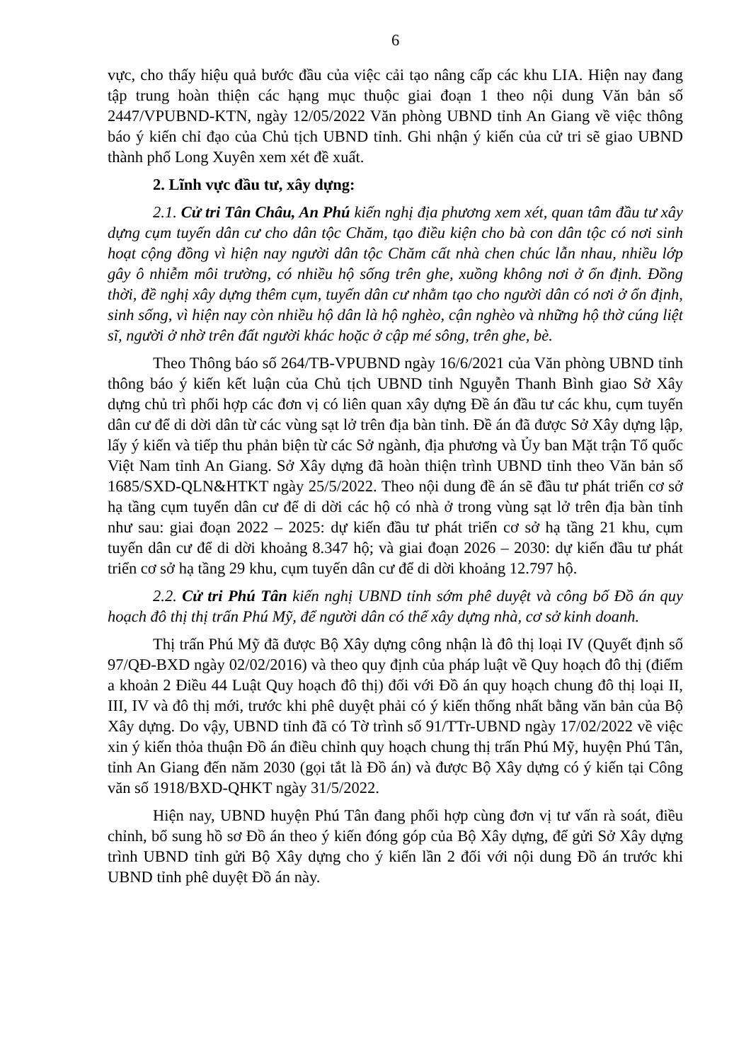6
vực, cho thấy hiệu quả bước đầu của việc cải tạo nâng cấp các khu LIA. Hiện nay đang tập trung hoàn thiện các hạng mục thuộc giai đoạn 1 theo nội dung Văn bản số 2447/VPUBND-KTN, ngày 12/05/2022 Văn phòng UBND tỉnh An Giang về việc thông báo ý kiến chỉ đạo của Chủ tịch UBND tỉnh. Ghi nhận ý kiến của cử tri sẽ giao UBND thành phố Long Xuyên xem xét đề xuất.
2. Lĩnh vực đầu tư, xây dựng:
2.1. Cử tri Tân Châu, An Phú kiến nghị địa phương xem xét, quan tâm đầu tư xây dựng cụm tuyến dân cư cho dân tộc Chăm, tạo điều kiện cho bà con dân tộc có nơi sinh hoạt cộng đồng vì hiện nay người dân tộc Chăm cất nhà chen chúc lẫn nhau, nhiều lớp gây ô nhiễm môi trường, có nhiều hộ sống trên ghe, xuồng không nơi ở ổn định. Đồng thời, đề nghị xây dựng thêm cụm, tuyến dân cư nhằm tạo cho người dân có nơi ở ổn định, sinh sống, vì hiện nay còn nhiều hộ dân là hộ nghèo, cận nghèo và những hộ thờ cúng liệt sĩ, người ở nhờ trên đất người khác hoặc ở cập mé sông, trên ghe, bè.
Theo Thông báo số 264/TB-VPUBND ngày 16/6/2021 của Văn phòng UBND tỉnh thông báo ý kiến kết luận của Chủ tịch UBND tỉnh Nguyễn Thanh Bình giao Sở Xây dựng chủ trì phối hợp các đơn vị có liên quan xây dựng Đề án đầu tư các khu, cụm tuyến dân cư để di dời dân từ các vùng sạt lở trên địa bàn tỉnh. Đề án đã được Sở Xây dựng lập, lấy ý kiến và tiếp thu phản biện từ các Sở ngành, địa phương và Ủy ban Mặt trận Tổ quốc Việt Nam tỉnh An Giang. Sở Xây dựng đã hoàn thiện trình UBND tỉnh theo Văn bản số 1685/SXD-QLN&HTKT ngày 25/5/2022. Theo nội dung đề án sẽ đầu tư phát triển cơ sở hạ tầng cụm tuyến dân cư để di dời các hộ có nhà ở trong vùng sạt lở trên địa bàn tỉnh như sau: giai đoạn 2022 – 2025: dự kiến đầu tư phát triển cơ sở hạ tầng 21 khu, cụm tuyến dân cư để di dời khoảng 8.347 hộ; và giai đoạn 2026 – 2030: dự kiến đầu tư phát triển cơ sở hạ tầng 29 khu, cụm tuyến dân cư để di dời khoảng 12.797 hộ.
2.2. Cử tri Phú Tân kiến nghị UBND tỉnh sớm phê duyệt và công bố Đồ án quy hoạch đô thị thị trấn Phú Mỹ, để người dân có thể xây dựng nhà, cơ sở kinh doanh.
Thị trấn Phú Mỹ đã được Bộ Xây dựng công nhận là đô thị loại IV (Quyết định số 97/QĐ-BXD ngày 02/02/2016) và theo quy định của pháp luật về Quy hoạch đô thị (điểm a khoản 2 Điều 44 Luật Quy hoạch đô thị) đối với Đồ án quy hoạch chung đô thị loại II, III, IV và đô thị mới, trước khi phê duyệt phải có ý kiến thống nhất bằng văn bản của Bộ Xây dựng. Do vậy, UBND tỉnh đã có Tờ trình số 91/TTr-UBND ngày 17/02/2022 về việc xin ý kiến thỏa thuận Đồ án điều chỉnh quy hoạch chung thị trấn Phú Mỹ, huyện Phú Tân, tỉnh An Giang đến năm 2030 (gọi tắt là Đồ án) và được Bộ Xây dựng có ý kiến tại Công văn số 1918/BXD-QHKT ngày 31/5/2022.
Hiện nay, UBND huyện Phú Tân đang phối hợp cùng đơn vị tư vấn rà soát, điều chỉnh, bổ sung hồ sơ Đồ án theo ý kiến đóng góp của Bộ Xây dựng, để gửi Sở Xây dựng trình UBND tỉnh gửi Bộ Xây dựng cho ý kiến lần 2 đối với nội dung Đồ án trước khi UBND tỉnh phê duyệt Đồ án này.